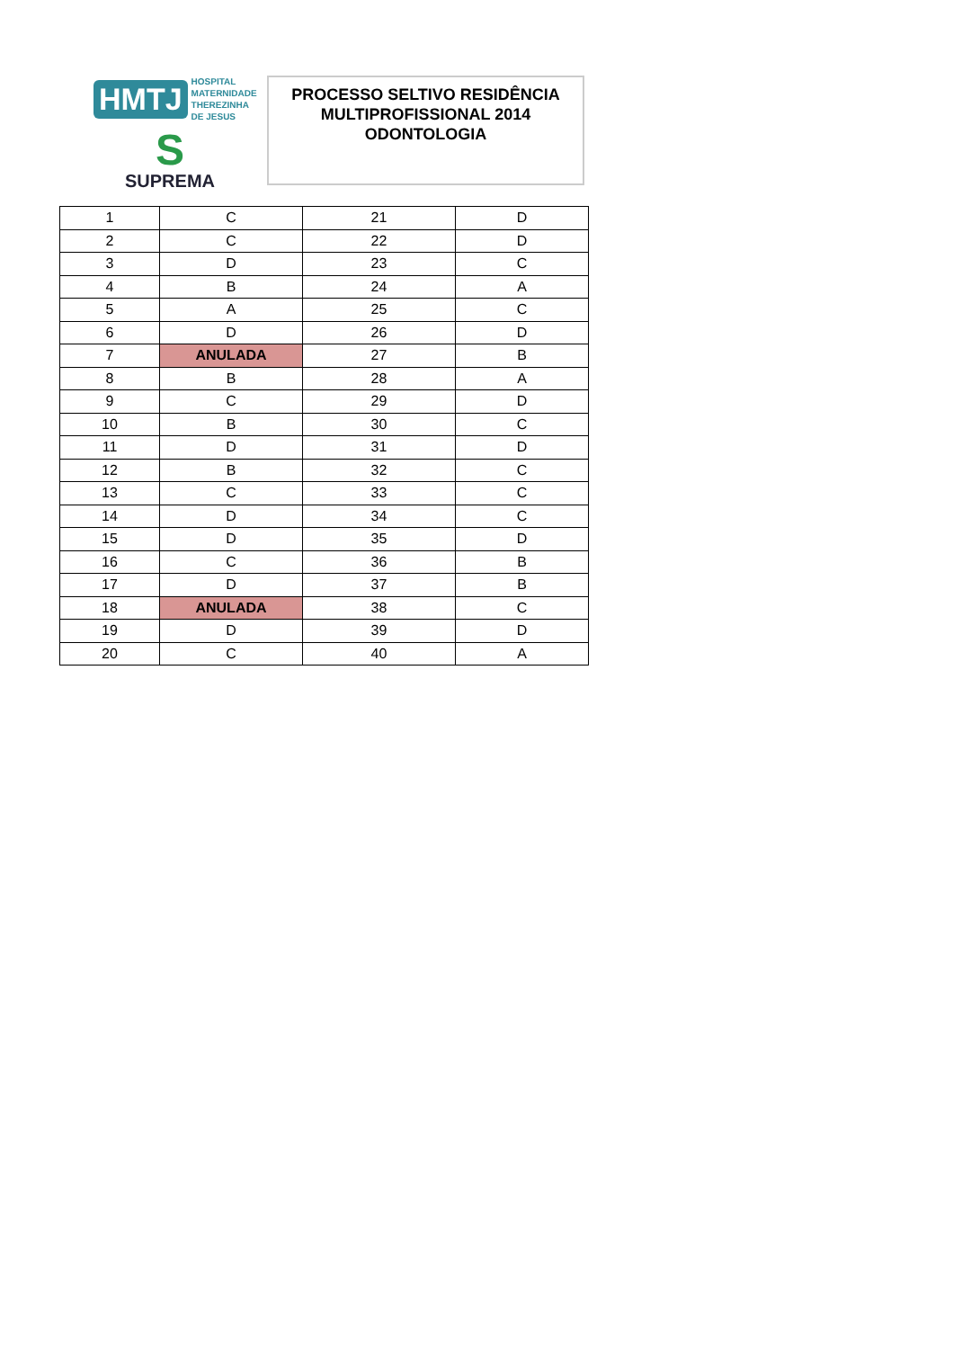HMTJ HOSPITAL
MATERNIDADE
THEREZINHA DE JESUS
S
SUPREMA
PROCESSO SELTIVO RESIDÊNCIA
MULTIPROFISSIONAL 2014
ODONTOLOGIA
| 1 | C | 21 | D |
| 2 | C | 22 | D |
| 3 | D | 23 | C |
| 4 | B | 24 | A |
| 5 | A | 25 | C |
| 6 | D | 26 | D |
| 7 | ANULADA | 27 | B |
| 8 | B | 28 | A |
| 9 | C | 29 | D |
| 10 | B | 30 | C |
| 11 | D | 31 | D |
| 12 | B | 32 | C |
| 13 | C | 33 | C |
| 14 | D | 34 | C |
| 15 | D | 35 | D |
| 16 | C | 36 | B |
| 17 | D | 37 | B |
| 18 | ANULADA | 38 | C |
| 19 | D | 39 | D |
| 20 | C | 40 | A |